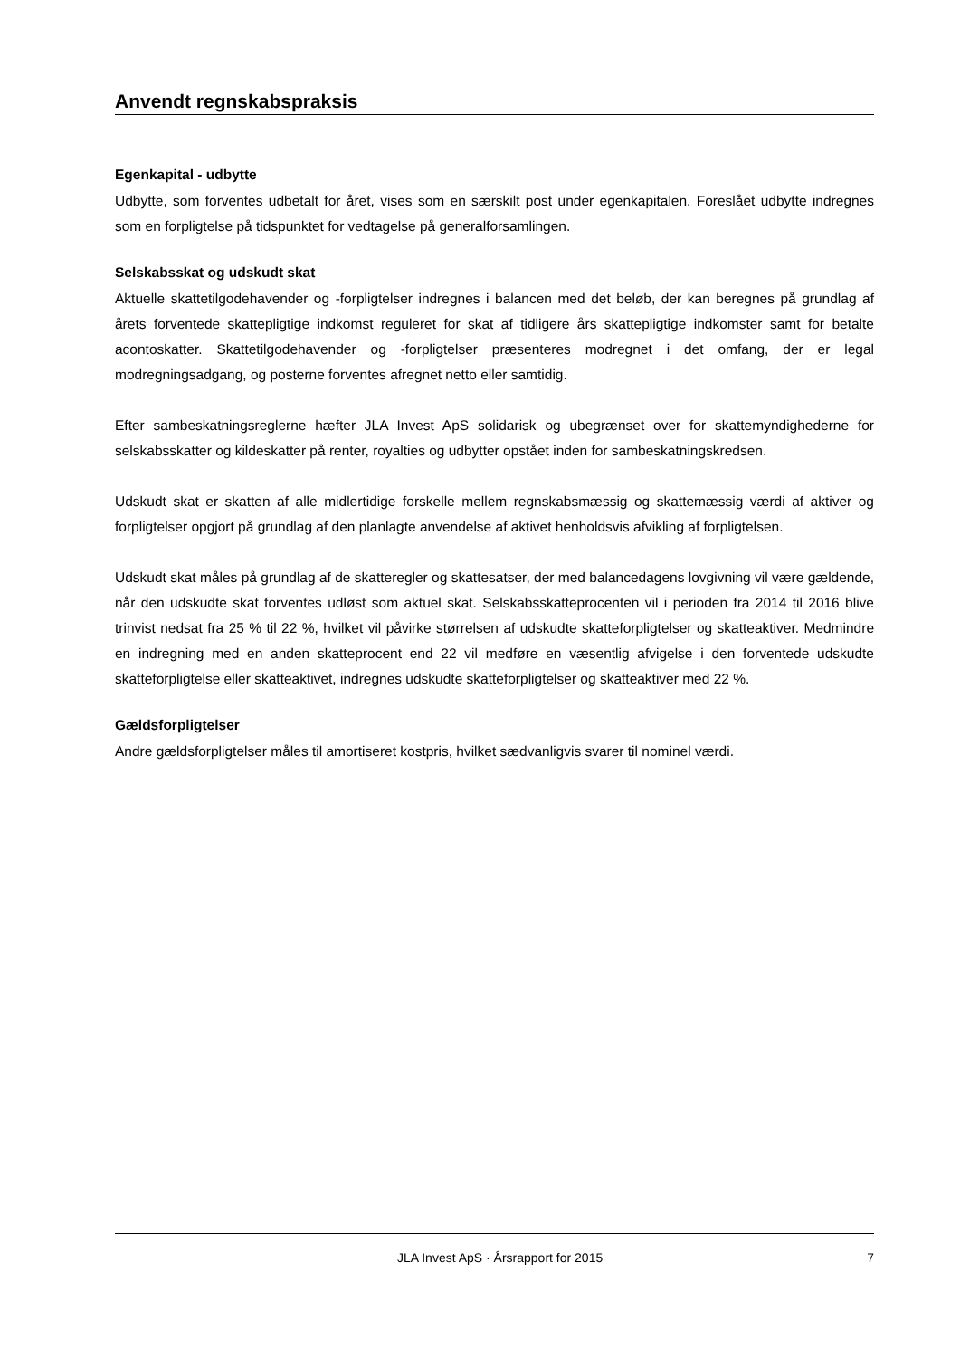Anvendt regnskabspraksis
Egenkapital - udbytte
Udbytte, som forventes udbetalt for året, vises som en særskilt post under egenkapitalen. Foreslået udbytte indregnes som en forpligtelse på tidspunktet for vedtagelse på generalforsamlingen.
Selskabsskat og udskudt skat
Aktuelle skattetilgodehavender og -forpligtelser indregnes i balancen med det beløb, der kan beregnes på grundlag af årets forventede skattepligtige indkomst reguleret for skat af tidligere års skattepligtige indkomster samt for betalte acontoskatter. Skattetilgodehavender og -forpligtelser præsenteres modregnet i det omfang, der er legal modregningsadgang, og posterne forventes afregnet netto eller samtidig.
Efter sambeskatningsreglerne hæfter JLA Invest ApS solidarisk og ubegrænset over for skattemyndighederne for selskabsskatter og kildeskatter på renter, royalties og udbytter opstået inden for sambeskatningskredsen.
Udskudt skat er skatten af alle midlertidige forskelle mellem regnskabsmæssig og skattemæssig værdi af aktiver og forpligtelser opgjort på grundlag af den planlagte anvendelse af aktivet henholdsvis afvikling af forpligtelsen.
Udskudt skat måles på grundlag af de skatteregler og skattesatser, der med balancedagens lovgivning vil være gældende, når den udskudte skat forventes udløst som aktuel skat. Selskabsskatteprocenten vil i perioden fra 2014 til 2016 blive trinvist nedsat fra 25 % til 22 %, hvilket vil påvirke størrelsen af udskudte skatteforpligtelser og skatteaktiver. Medmindre en indregning med en anden skatteprocent end 22 vil medføre en væsentlig afvigelse i den forventede udskudte skatteforpligtelse eller skatteaktivet, indregnes udskudte skatteforpligtelser og skatteaktiver med 22 %.
Gældsforpligtelser
Andre gældsforpligtelser måles til amortiseret kostpris, hvilket sædvanligvis svarer til nominel værdi.
JLA Invest ApS · Årsrapport for 2015 7